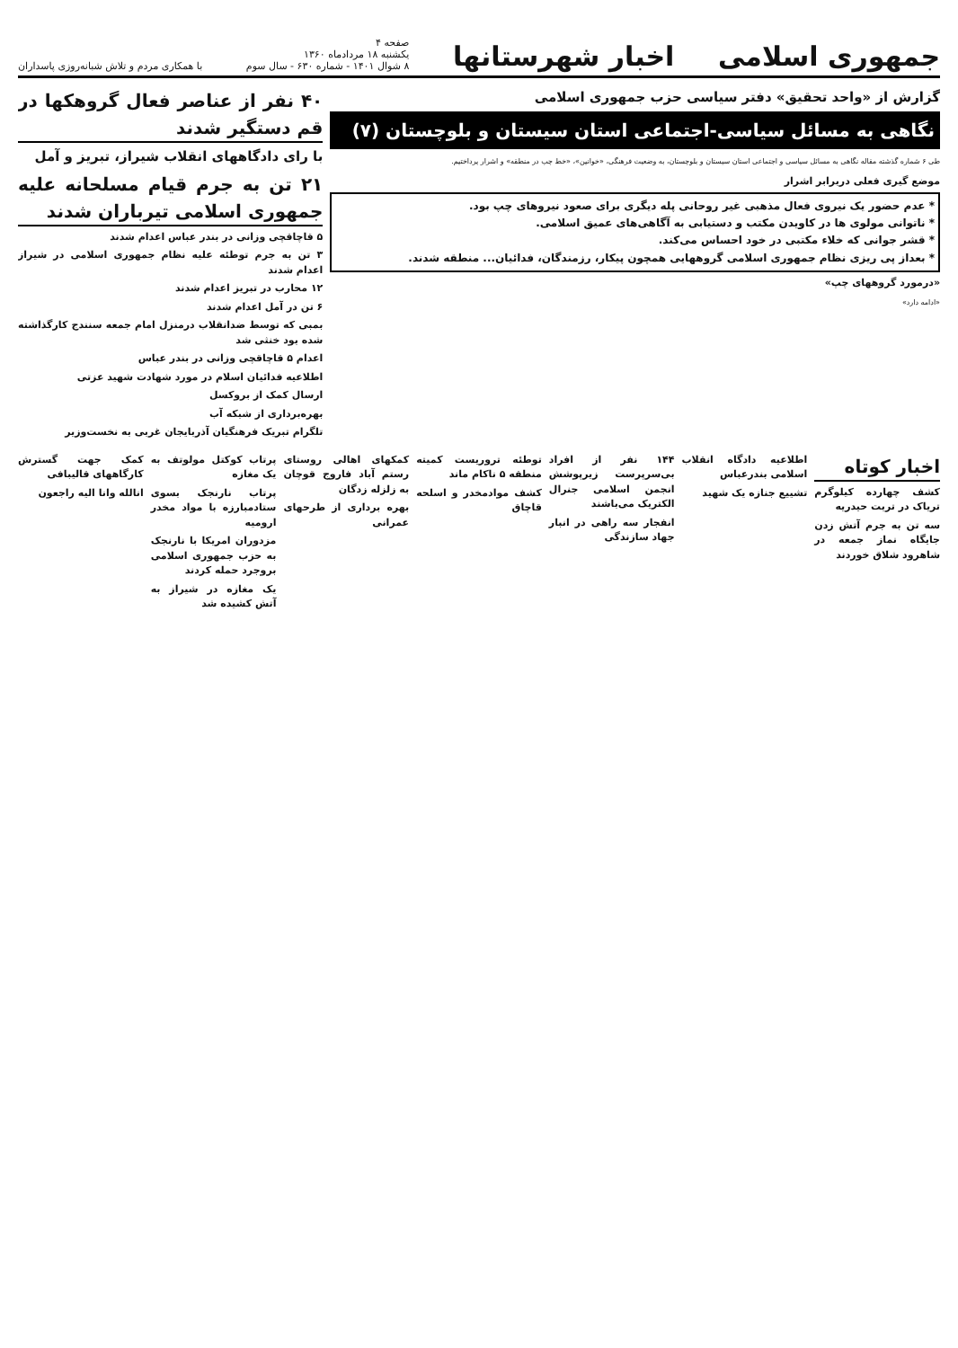جمهوری اسلامی
اخبار شهرستانها
صفحه ۴
یکشنبه ۱۸ مردادماه ۱۳۶۰
۸ شوال ۱۴۰۱ - شماره ۶۳۰ - سال سوم
با همکاری مردم و تلاش شبانه‌روزی پاسداران
گزارش از «واحد تحقیق» دفتر سیاسی حزب جمهوری اسلامی
نگاهی به مسائل سیاسی-اجتماعی استان سیستان و بلوچستان (۷)
طی ۶ شماره گذشته مقاله نگاهی به مسائل سیاسی و اجتماعی استان سیستان و بلوچستان، به وضعیت فرهنگی، «خوانین»، «خط چپ در منطقه» و اشرار پرداختیم.
موضع گیری فعلی دربرابر اشرار
* عدم حضور یک نیروی فعال مذهبی غیر روحانی پله دیگری برای صعود نیروهای چپ بود.
* ناتوانی مولوی ها در کاویدن مکتب و دستیابی به آگاهی‌های عمیق اسلامی.
* قشر جوانی که خلاء مکتبی در خود احساس می‌کند.
* بعداز پی ریزی نظام جمهوری اسلامی گروههایی همچون پیکار، رزمندگان، فدائیان... منطقه شدند.
«درمورد گروههای چپ»
«ادامه دارد»
۴۰ نفر از عناصر فعال گروهکها در قم دستگیر شدند
با رای دادگاههای انقلاب شیراز، تبریز و آمل
۲۱ تن به جرم قیام مسلحانه علیه جمهوری اسلامی تیرباران شدند
۵ قاچاقچی وزانی در بندر عباس اعدام شدند
۳ تن به جرم توطئه علیه نظام جمهوری اسلامی در شیراز اعدام شدند
۱۲ محارب در تبریز اعدام شدند
۶ تن در آمل اعدام شدند
بمبی که توسط ضدانقلاب درمنزل امام جمعه سنندج کارگذاشته شده بود خنثی شد
اعدام ۵ قاچاقچی وزانی در بندر عباس
اطلاعیه فدائیان اسلام در مورد شهادت شهید عزتی
ارسال کمک از بروکسل
بهره‌برداری از شبکه آب
تلگرام تبریک فرهنگیان آذربایجان غربی به نخست‌وزیر
اخبار کوتاه
کشف چهارده کیلوگرم تریاک در تربت حیدریه
سه تن به جرم آتش زدن جایگاه نماز جمعه در شاهرود شلاق خوردند
اطلاعیه دادگاه انقلاب اسلامی بندرعباس
تشییع جنازه یک شهید
۱۴۴ نفر از افراد بی‌سرپرست زیرپوشش انجمن اسلامی جنرال الکتریک می‌باشند
انفجار سه راهی در انبار جهاد سازندگی
توطئه تروریست کمیته منطقه ۵ ناکام ماند
کشف موادمخدر و اسلحه قاچاق
کمکهای اهالی روستای رستم آباد فاروج قوچان به زلزله زدگان
بهره برداری از طرحهای عمرانی
پرتاب کوکتل مولوتف به یک مغازه
پرتاب نارنجک بسوی ستادمبارزه با مواد مخدر ارومیه
مزدوران امریکا با نارنجک به حزب جمهوری اسلامی بروجرد حمله کردند
یک مغازه در شیراز به آتش کشیده شد
کمک جهت گسترش کارگاههای قالیبافی
انالله وانا الیه راجعون